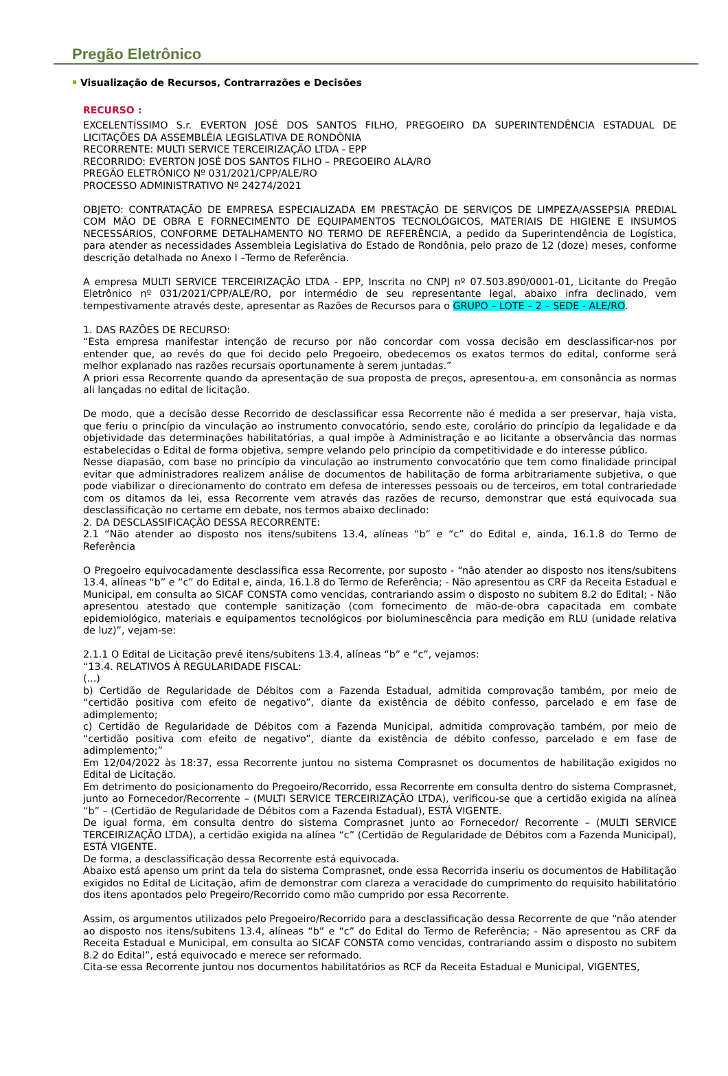Pregão Eletrônico
Visualização de Recursos, Contrarrazões e Decisões
RECURSO :
EXCELENTÍSSIMO S.r. EVERTON JOSÉ DOS SANTOS FILHO, PREGOEIRO DA SUPERINTENDÊNCIA ESTADUAL DE LICITAÇÕES DA ASSEMBLÉIA LEGISLATIVA DE RONDÔNIA
RECORRENTE: MULTI SERVICE TERCEIRIZAÇÃO LTDA - EPP
RECORRIDO: EVERTON JOSÉ DOS SANTOS FILHO – PREGOEIRO ALA/RO
PREGÃO ELETRÔNICO Nº 031/2021/CPP/ALE/RO
PROCESSO ADMINISTRATIVO Nº 24274/2021
OBJETO: CONTRATAÇÃO DE EMPRESA ESPECIALIZADA EM PRESTAÇÃO DE SERVIÇOS DE LIMPEZA/ASSEPSIA PREDIAL COM MÃO DE OBRA E FORNECIMENTO DE EQUIPAMENTOS TECNOLÓGICOS, MATERIAIS DE HIGIENE E INSUMOS NECESSÁRIOS, CONFORME DETALHAMENTO NO TERMO DE REFERÊNCIA, a pedido da Superintendência de Logística, para atender as necessidades Assembleia Legislativa do Estado de Rondônia, pelo prazo de 12 (doze) meses, conforme descrição detalhada no Anexo I –Termo de Referência.
A empresa MULTI SERVICE TERCEIRIZAÇÃO LTDA - EPP, Inscrita no CNPJ nº 07.503.890/0001-01, Licitante do Pregão Eletrônico nº 031/2021/CPP/ALE/RO, por intermédio de seu representante legal, abaixo infra declinado, vem tempestivamente através deste, apresentar as Razões de Recursos para o GRUPO – LOTE – 2 – SEDE - ALE/RO.
1. DAS RAZÕES DE RECURSO:
“Esta empresa manifestar intenção de recurso por não concordar com vossa decisão em desclassificar-nos por entender que, ao revés do que foi decido pelo Pregoeiro, obedecemos os exatos termos do edital, conforme será melhor explanado nas razões recursais oportunamente à serem juntadas.”
A priori essa Recorrente quando da apresentação de sua proposta de preços, apresentou-a, em consonância as normas ali lançadas no edital de licitação.
De modo, que a decisão desse Recorrido de desclassificar essa Recorrente não é medida a ser preservar, haja vista, que feriu o princípio da vinculação ao instrumento convocatório, sendo este, corolário do princípio da legalidade e da objetividade das determinações habilitatórias, a qual impõe à Administração e ao licitante a observância das normas estabelecidas o Edital de forma objetiva, sempre velando pelo princípio da competitividade e do interesse público.
Nesse diapasão, com base no princípio da vinculação ao instrumento convocatório que tem como finalidade principal evitar que administradores realizem análise de documentos de habilitação de forma arbitrariamente subjetiva, o que pode viabilizar o direcionamento do contrato em defesa de interesses pessoais ou de terceiros, em total contrariedade com os ditamos da lei, essa Recorrente vem através das razões de recurso, demonstrar que está equivocada sua desclassificação no certame em debate, nos termos abaixo declinado:
2. DA DESCLASSIFICAÇÃO DESSA RECORRENTE:
2.1 “Não atender ao disposto nos itens/subitens 13.4, alíneas “b” e “c” do Edital e, ainda, 16.1.8 do Termo de Referência
O Pregoeiro equivocadamente desclassifica essa Recorrente, por suposto - “não atender ao disposto nos itens/subitens 13.4, alíneas “b” e “c” do Edital e, ainda, 16.1.8 do Termo de Referência; - Não apresentou as CRF da Receita Estadual e Municipal, em consulta ao SICAF CONSTA como vencidas, contrariando assim o disposto no subitem 8.2 do Edital; - Não apresentou atestado que contemple sanitização (com fornecimento de mão-de-obra capacitada em combate epidemiológico, materiais e equipamentos tecnológicos por bioluminescência para medição em RLU (unidade relativa de luz)”, vejam-se:
2.1.1 O Edital de Licitação prevê itens/subitens 13.4, alíneas “b” e “c”, vejamos:
“13.4. RELATIVOS À REGULARIDADE FISCAL:
(...)
b) Certidão de Regularidade de Débitos com a Fazenda Estadual, admitida comprovação também, por meio de “certidão positiva com efeito de negativo”, diante da existência de débito confesso, parcelado e em fase de adimplemento;
c) Certidão de Regularidade de Débitos com a Fazenda Municipal, admitida comprovação também, por meio de “certidão positiva com efeito de negativo”, diante da existência de débito confesso, parcelado e em fase de adimplemento;”
Em 12/04/2022 às 18:37, essa Recorrente juntou no sistema Comprasnet os documentos de habilitação exigidos no Edital de Licitação.
Em detrimento do posicionamento do Pregoeiro/Recorrido, essa Recorrente em consulta dentro do sistema Comprasnet, junto ao Fornecedor/Recorrente – (MULTI SERVICE TERCEIRIZAÇÃO LTDA), verificou-se que a certidão exigida na alínea “b” – (Certidão de Regularidade de Débitos com a Fazenda Estadual), ESTÁ VIGENTE.
De igual forma, em consulta dentro do sistema Comprasnet junto ao Fornecedor/ Recorrente – (MULTI SERVICE TERCEIRIZAÇÃO LTDA), a certidão exigida na alínea “c” (Certidão de Regularidade de Débitos com a Fazenda Municipal), ESTÁ VIGENTE.
De forma, a desclassificação dessa Recorrente está equivocada.
Abaixo está apenso um print da tela do sistema Comprasnet, onde essa Recorrida inseriu os documentos de Habilitação exigidos no Edital de Licitação, afim de demonstrar com clareza a veracidade do cumprimento do requisito habilitatório dos itens apontados pelo Pregeiro/Recorrido como mão cumprido por essa Recorrente.
Assim, os argumentos utilizados pelo Pregoeiro/Recorrido para a desclassificação dessa Recorrente de que “não atender ao disposto nos itens/subitens 13.4, alíneas “b” e “c” do Edital do Termo de Referência; - Não apresentou as CRF da Receita Estadual e Municipal, em consulta ao SICAF CONSTA como vencidas, contrariando assim o disposto no subitem 8.2 do Edital”, está equivocado e merece ser reformado.
Cita-se essa Recorrente juntou nos documentos habilitatórios as RCF da Receita Estadual e Municipal, VIGENTES,